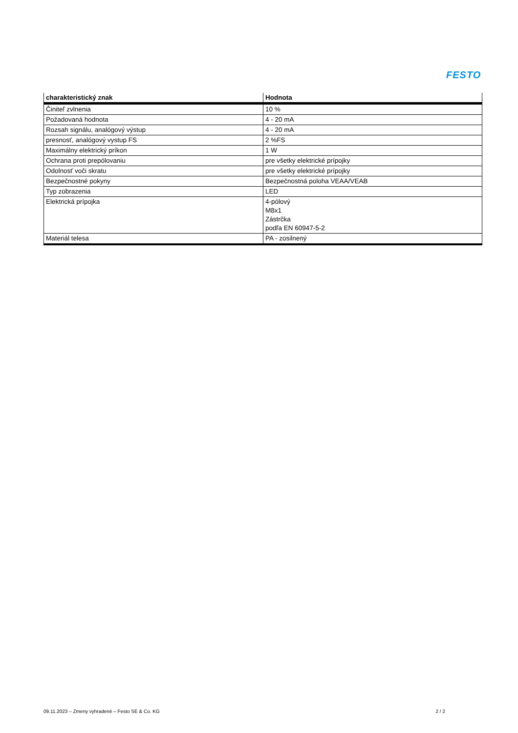FESTO
| charakteristický znak | Hodnota |
| --- | --- |
| Činiteľ zvlnenia | 10 % |
| Požadovaná hodnota | 4 - 20 mA |
| Rozsah signálu, analógový výstup | 4 - 20 mA |
| presnosť, analógový vystup FS | 2 %FS |
| Maximálny elektrický príkon | 1 W |
| Ochrana proti prepólovaniu | pre všetky elektrické prípojky |
| Odolnosť voči skratu | pre všetky elektrické prípojky |
| Bezpečnostné pokyny | Bezpečnostná poloha VEAA/VEAB |
| Typ zobrazenia | LED |
| Elektrická prípojka | 4-pólový M8x1 Zástrčka podľa EN 60947-5-2 |
| Materiál telesa | PA - zosilnený |
09.11.2023 – Zmeny vyhradené – Festo SE & Co. KG 2 / 2